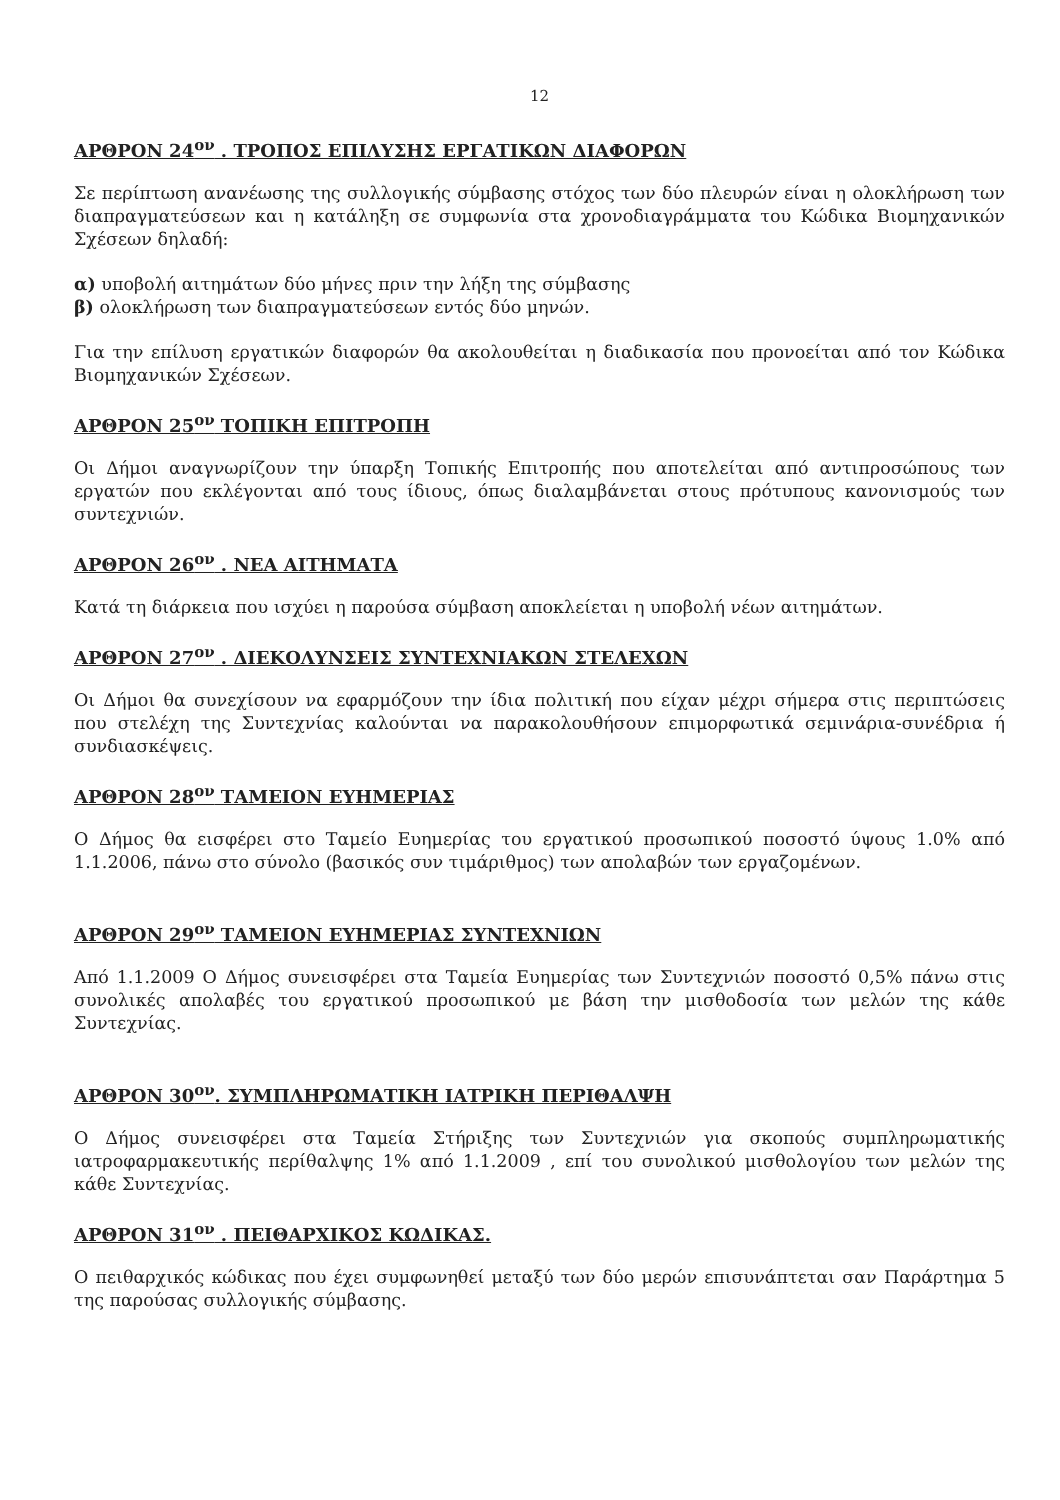12
ΑΡΘΡΟΝ 24<sup>ον</sup> . ΤΡΟΠΟΣ ΕΠΙΛΥΣΗΣ ΕΡΓΑΤΙΚΩΝ ΔΙΑΦΟΡΩΝ
Σε περίπτωση ανανέωσης της συλλογικής σύμβασης στόχος των δύο πλευρών είναι η ολοκλήρωση των διαπραγματεύσεων και η κατάληξη σε συμφωνία στα χρονοδιαγράμματα του Κώδικα Βιομηχανικών Σχέσεων δηλαδή:
α) υποβολή αιτημάτων δύο μήνες πριν την λήξη της σύμβασης
β) ολοκλήρωση των διαπραγματεύσεων εντός δύο μηνών.
Για την επίλυση εργατικών διαφορών θα ακολουθείται η διαδικασία που προνοείται από τον Κώδικα Βιομηχανικών Σχέσεων.
ΑΡΘΡΟΝ 25<sup>ον</sup> ΤΟΠΙΚΗ ΕΠΙΤΡΟΠΗ
Οι Δήμοι αναγνωρίζουν την ύπαρξη Τοπικής Επιτροπής που αποτελείται από αντιπροσώπους των εργατών που εκλέγονται από τους ίδιους, όπως διαλαμβάνεται στους πρότυπους κανονισμούς των συντεχνιών.
ΑΡΘΡΟΝ 26<sup>ον</sup> . ΝΕΑ ΑΙΤΗΜΑΤΑ
Κατά τη διάρκεια που ισχύει η παρούσα σύμβαση αποκλείεται η υποβολή νέων αιτημάτων.
ΑΡΘΡΟΝ 27<sup>ον</sup> . ΔΙΕΚΟΛΥΝΣΕΙΣ ΣΥΝΤΕΧΝΙΑΚΩΝ ΣΤΕΛΕΧΩΝ
Οι Δήμοι θα συνεχίσουν να εφαρμόζουν την ίδια πολιτική που είχαν μέχρι σήμερα στις περιπτώσεις που στελέχη της Συντεχνίας καλούνται να παρακολουθήσουν επιμορφωτικά σεμινάρια-συνέδρια ή συνδιασκέψεις.
ΑΡΘΡΟΝ 28<sup>ον</sup> ΤΑΜΕΙΟΝ ΕΥΗΜΕΡΙΑΣ
Ο Δήμος θα εισφέρει στο Ταμείο Ευημερίας του εργατικού προσωπικού ποσοστό ύψους 1.0% από 1.1.2006, πάνω στο σύνολο (βασικός συν τιμάριθμος) των απολαβών των εργαζομένων.
ΑΡΘΡΟΝ 29<sup>ον</sup> ΤΑΜΕΙΟΝ ΕΥΗΜΕΡΙΑΣ ΣΥΝΤΕΧΝΙΩΝ
Από 1.1.2009 Ο Δήμος συνεισφέρει στα Ταμεία Ευημερίας των Συντεχνιών ποσοστό 0,5% πάνω στις συνολικές απολαβές του εργατικού προσωπικού με βάση την μισθοδοσία των μελών της κάθε Συντεχνίας.
ΑΡΘΡΟΝ 30<sup>ον</sup>. ΣΥΜΠΛΗΡΩΜΑΤΙΚΗ ΙΑΤΡΙΚΗ ΠΕΡΙΘΑΛΨΗ
Ο Δήμος συνεισφέρει στα Ταμεία Στήριξης των Συντεχνιών για σκοπούς συμπληρωματικής ιατροφαρμακευτικής περίθαλψης 1% από 1.1.2009 , επί του συνολικού μισθολογίου των μελών της κάθε Συντεχνίας.
ΑΡΘΡΟΝ 31<sup>ον</sup> . ΠΕΙΘΑΡΧΙΚΟΣ ΚΩΔΙΚΑΣ.
Ο πειθαρχικός κώδικας που έχει συμφωνηθεί μεταξύ των δύο μερών επισυνάπτεται σαν Παράρτημα 5 της παρούσας συλλογικής σύμβασης.